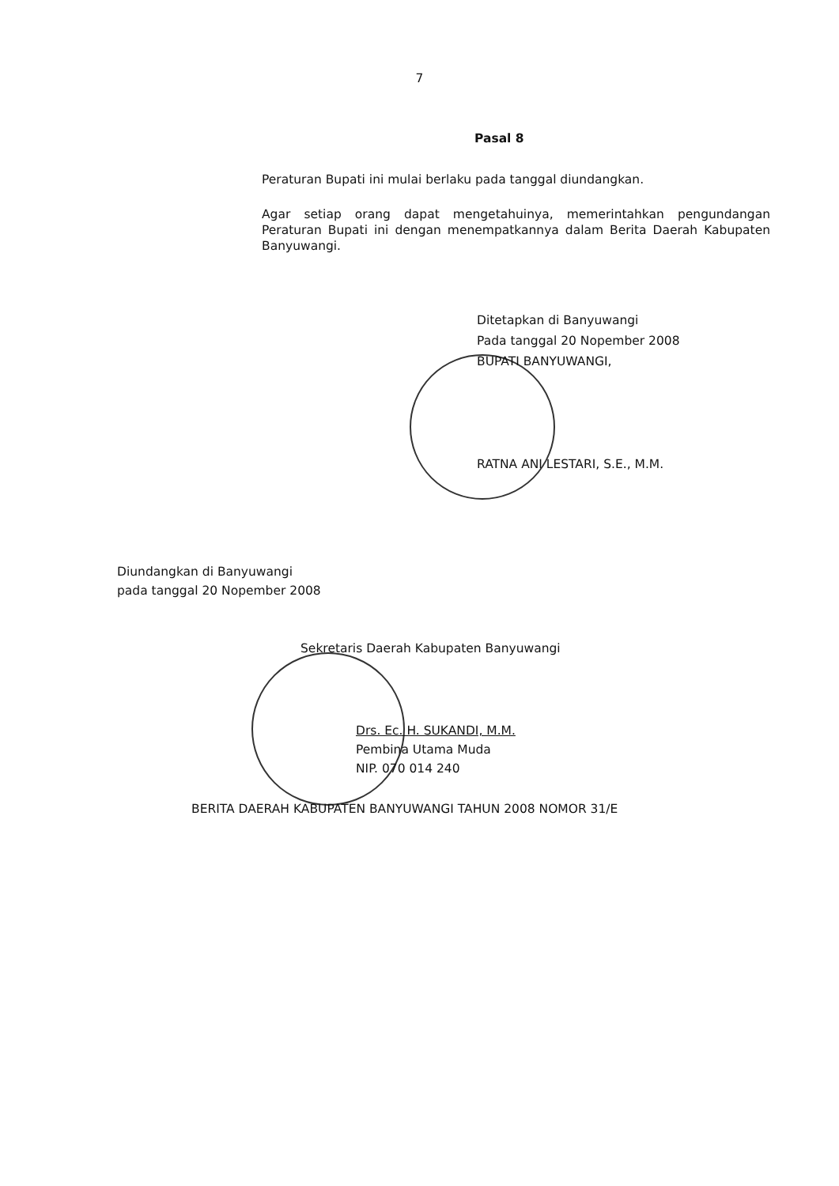7
Pasal 8
Peraturan Bupati ini mulai berlaku pada tanggal diundangkan.
Agar setiap orang dapat mengetahuinya, memerintahkan pengundangan Peraturan Bupati ini dengan menempatkannya dalam Berita Daerah Kabupaten Banyuwangi.
Ditetapkan di Banyuwangi
Pada tanggal 20 Nopember 2008
BUPATI BANYUWANGI,
RATNA ANI LESTARI, S.E., M.M.
Diundangkan di Banyuwangi
pada tanggal 20 Nopember 2008
Sekretaris Daerah Kabupaten Banyuwangi
Drs. Ec. H. SUKANDI, M.M.
Pembina Utama Muda
NIP. 070 014 240
BERITA DAERAH KABUPATEN BANYUWANGI TAHUN 2008 NOMOR 31/E